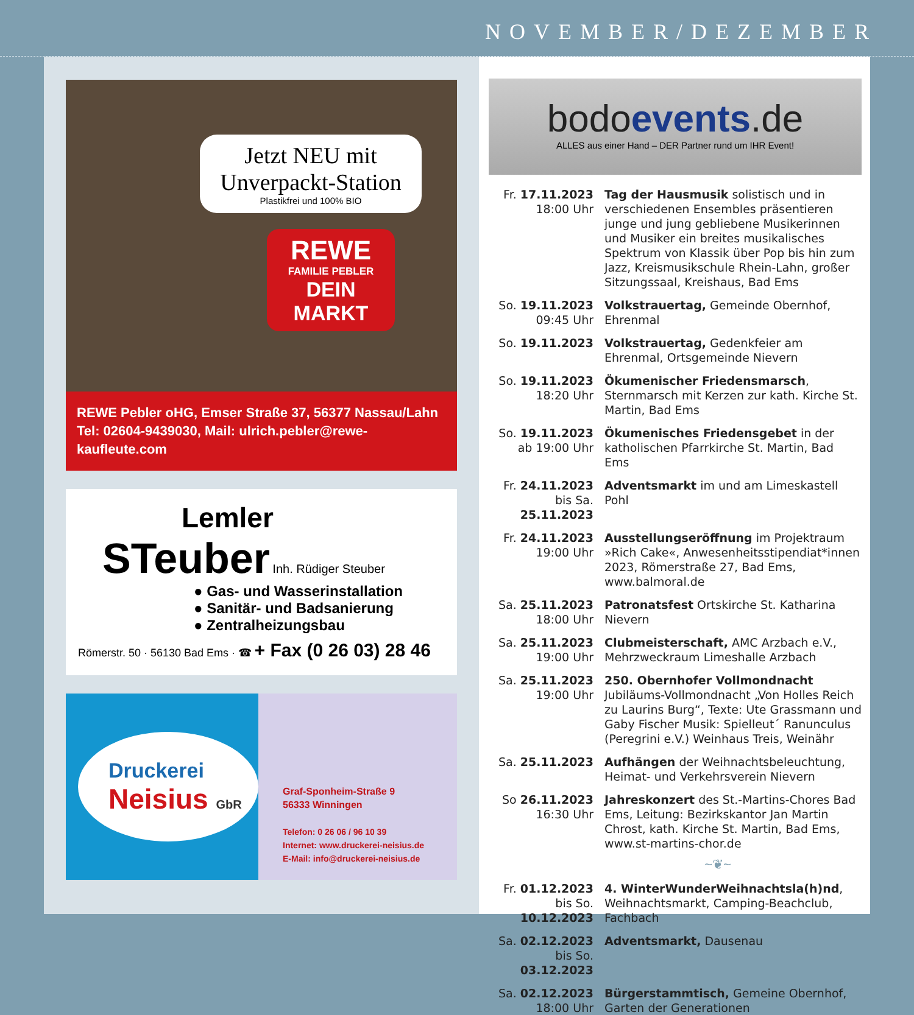NOVEMBER/DEZEMBER
Jetzt NEU mit
Unverpackt-Station
Plastikfrei und 100% BIO
REWE
FAMILIE PEBLER
DEIN MARKT
REWE Pebler oHG, Emser Straße 37, 56377 Nassau/Lahn
Tel: 02604-9439030, Mail: ulrich.pebler@rewe-kaufleute.com
Lemler
STeuber
Inh. Rüdiger Steuber
● Gas- und Wasserinstallation
● Sanitär- und Badsanierung
● Zentralheizungsbau
Römerstr. 50 · 56130 Bad Ems · ☎ + Fax (0 26 03) 28 46
Druckerei
Neisius GbR
Graf-Sponheim-Straße 9
56333 Winningen
Telefon: 0 26 06 / 96 10 39
Internet: www.druckerei-neisius.de
E-Mail: info@druckerei-neisius.de
bodoevents.de
ALLES aus einer Hand – DER Partner rund um IHR Event!
Fr. 17.11.2023
18:00 Uhr
Tag der Hausmusik solistisch und in verschiedenen Ensembles präsentieren junge und jung gebliebene Musikerinnen und Musiker ein breites musikalisches Spektrum von Klassik über Pop bis hin zum Jazz, Kreismusikschule Rhein-Lahn, großer Sitzungssaal, Kreishaus, Bad Ems
So. 19.11.2023
09:45 Uhr
Volkstrauertag, Gemeinde Obernhof, Ehrenmal
So. 19.11.2023 Volkstrauertag, Gedenkfeier am Ehrenmal, Ortsgemeinde Nievern
So. 19.11.2023
18:20 Uhr
Ökumenischer Friedensmarsch, Sternmarsch mit Kerzen zur kath. Kirche St. Martin, Bad Ems
So. 19.11.2023
ab 19:00 Uhr
Ökumenisches Friedensgebet in der katholischen Pfarrkirche St. Martin, Bad Ems
Fr. 24.11.2023
bis Sa. 25.11.2023
Adventsmarkt im und am Limeskastell Pohl
Fr. 24.11.2023
19:00 Uhr
Ausstellungseröffnung im Projektraum »Rich Cake«, Anwesenheitsstipendiat*innen 2023, Römerstraße 27, Bad Ems, www.balmoral.de
Sa. 25.11.2023
18:00 Uhr
Patronatsfest Ortskirche St. Katharina Nievern
Sa. 25.11.2023
19:00 Uhr
Clubmeisterschaft, AMC Arzbach e.V., Mehrzweckraum Limeshalle Arzbach
Sa. 25.11.2023
19:00 Uhr
250. Obernhofer Vollmondnacht Jubiläums-Vollmondnacht „Von Holles Reich zu Laurins Burg“, Texte: Ute Grassmann und Gaby Fischer Musik: Spielleut´ Ranunculus (Peregrini e.V.) Weinhaus Treis, Weinähr
Sa. 25.11.2023 Aufhängen der Weihnachtsbeleuchtung, Heimat- und Verkehrsverein Nievern
So 26.11.2023
16:30 Uhr
Jahreskonzert des St.-Martins-Chores Bad Ems, Leitung: Bezirkskantor Jan Martin Chrost, kath. Kirche St. Martin, Bad Ems, www.st-martins-chor.de
~❦~
Fr. 01.12.2023
bis So. 10.12.2023
4. WinterWunderWeihnachtsla(h)nd, Weihnachtsmarkt, Camping-Beachclub, Fachbach
Sa. 02.12.2023
bis So. 03.12.2023
Adventsmarkt, Dausenau
Sa. 02.12.2023
18:00 Uhr
Bürgerstammtisch, Gemeine Obernhof, Garten der Generationen